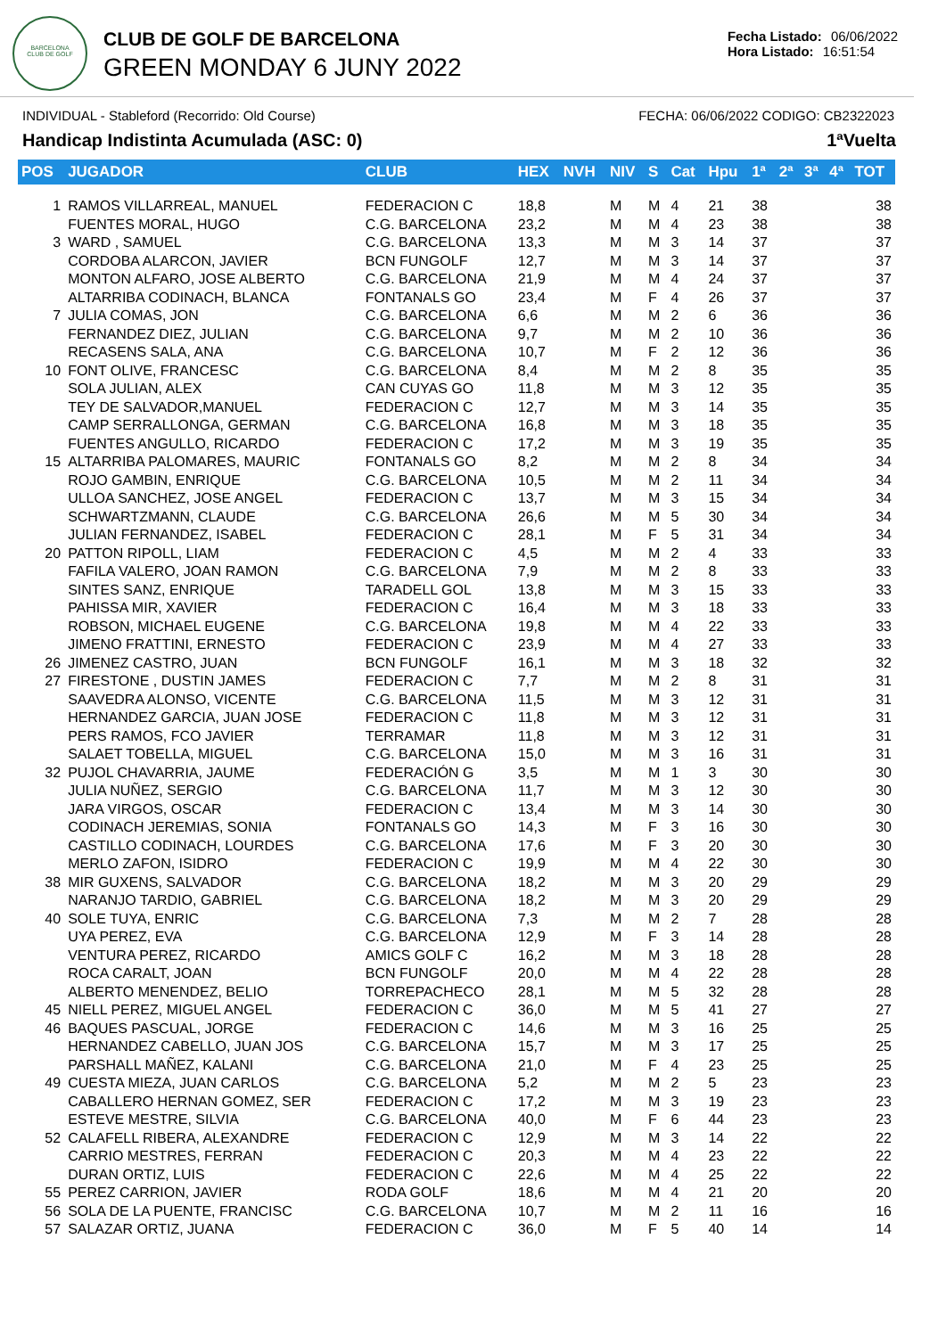BARCELONA
CLUB DE GOLF
CLUB DE GOLF DE BARCELONA
GREEN MONDAY 6 JUNY 2022
Fecha Listado: 06/06/2022
Hora Listado: 16:51:54
INDIVIDUAL - Stableford (Recorrido: Old Course) FECHA: 06/06/2022 CODIGO: CB2322023
Handicap Indistinta Acumulada (ASC: 0) 1ªVuelta
| POS | JUGADOR | CLUB | HEX | NVH | NIV | S | Cat | Hpu | 1ª | 2ª | 3ª | 4ª | TOT |
| --- | --- | --- | --- | --- | --- | --- | --- | --- | --- | --- | --- | --- | --- |
| 1 | RAMOS VILLARREAL, MANUEL | FEDERACION C | 18,8 | | M | M | 4 | 21 | 38 | | | | 38 |
| | FUENTES MORAL, HUGO | C.G. BARCELONA | 23,2 | | M | M | 4 | 23 | 38 | | | | 38 |
| 3 | WARD , SAMUEL | C.G. BARCELONA | 13,3 | | M | M | 3 | 14 | 37 | | | | 37 |
| | CORDOBA ALARCON, JAVIER | BCN FUNGOLF | 12,7 | | M | M | 3 | 14 | 37 | | | | 37 |
| | MONTON ALFARO, JOSE ALBERTO | C.G. BARCELONA | 21,9 | | M | M | 4 | 24 | 37 | | | | 37 |
| | ALTARRIBA CODINACH, BLANCA | FONTANALS GO | 23,4 | | M | F | 4 | 26 | 37 | | | | 37 |
| 7 | JULIA COMAS, JON | C.G. BARCELONA | 6,6 | | M | M | 2 | 6 | 36 | | | | 36 |
| | FERNANDEZ DIEZ, JULIAN | C.G. BARCELONA | 9,7 | | M | M | 2 | 10 | 36 | | | | 36 |
| | RECASENS SALA, ANA | C.G. BARCELONA | 10,7 | | M | F | 2 | 12 | 36 | | | | 36 |
| 10 | FONT OLIVE, FRANCESC | C.G. BARCELONA | 8,4 | | M | M | 2 | 8 | 35 | | | | 35 |
| | SOLA JULIAN, ALEX | CAN CUYAS GO | 11,8 | | M | M | 3 | 12 | 35 | | | | 35 |
| | TEY DE SALVADOR,MANUEL | FEDERACION C | 12,7 | | M | M | 3 | 14 | 35 | | | | 35 |
| | CAMP SERRALLONGA, GERMAN | C.G. BARCELONA | 16,8 | | M | M | 3 | 18 | 35 | | | | 35 |
| | FUENTES ANGULLO, RICARDO | FEDERACION C | 17,2 | | M | M | 3 | 19 | 35 | | | | 35 |
| 15 | ALTARRIBA PALOMARES, MAURIC | FONTANALS GO | 8,2 | | M | M | 2 | 8 | 34 | | | | 34 |
| | ROJO GAMBIN, ENRIQUE | C.G. BARCELONA | 10,5 | | M | M | 2 | 11 | 34 | | | | 34 |
| | ULLOA SANCHEZ, JOSE ANGEL | FEDERACION C | 13,7 | | M | M | 3 | 15 | 34 | | | | 34 |
| | SCHWARTZMANN, CLAUDE | C.G. BARCELONA | 26,6 | | M | M | 5 | 30 | 34 | | | | 34 |
| | JULIAN FERNANDEZ, ISABEL | FEDERACION C | 28,1 | | M | F | 5 | 31 | 34 | | | | 34 |
| 20 | PATTON RIPOLL, LIAM | FEDERACION C | 4,5 | | M | M | 2 | 4 | 33 | | | | 33 |
| | FAFILA VALERO, JOAN RAMON | C.G. BARCELONA | 7,9 | | M | M | 2 | 8 | 33 | | | | 33 |
| | SINTES SANZ, ENRIQUE | TARADELL GOL | 13,8 | | M | M | 3 | 15 | 33 | | | | 33 |
| | PAHISSA MIR, XAVIER | FEDERACION C | 16,4 | | M | M | 3 | 18 | 33 | | | | 33 |
| | ROBSON, MICHAEL EUGENE | C.G. BARCELONA | 19,8 | | M | M | 4 | 22 | 33 | | | | 33 |
| | JIMENO FRATTINI, ERNESTO | FEDERACION C | 23,9 | | M | M | 4 | 27 | 33 | | | | 33 |
| 26 | JIMENEZ CASTRO, JUAN | BCN FUNGOLF | 16,1 | | M | M | 3 | 18 | 32 | | | | 32 |
| 27 | FIRESTONE , DUSTIN JAMES | FEDERACION C | 7,7 | | M | M | 2 | 8 | 31 | | | | 31 |
| | SAAVEDRA ALONSO, VICENTE | C.G. BARCELONA | 11,5 | | M | M | 3 | 12 | 31 | | | | 31 |
| | HERNANDEZ GARCIA, JUAN JOSE | FEDERACION C | 11,8 | | M | M | 3 | 12 | 31 | | | | 31 |
| | PERS RAMOS, FCO JAVIER | TERRAMAR | 11,8 | | M | M | 3 | 12 | 31 | | | | 31 |
| | SALAET TOBELLA, MIGUEL | C.G. BARCELONA | 15,0 | | M | M | 3 | 16 | 31 | | | | 31 |
| 32 | PUJOL CHAVARRIA, JAUME | FEDERACIÓN G | 3,5 | | M | M | 1 | 3 | 30 | | | | 30 |
| | JULIA NUÑEZ, SERGIO | C.G. BARCELONA | 11,7 | | M | M | 3 | 12 | 30 | | | | 30 |
| | JARA VIRGOS, OSCAR | FEDERACION C | 13,4 | | M | M | 3 | 14 | 30 | | | | 30 |
| | CODINACH JEREMIAS, SONIA | FONTANALS GO | 14,3 | | M | F | 3 | 16 | 30 | | | | 30 |
| | CASTILLO CODINACH, LOURDES | C.G. BARCELONA | 17,6 | | M | F | 3 | 20 | 30 | | | | 30 |
| | MERLO ZAFON, ISIDRO | FEDERACION C | 19,9 | | M | M | 4 | 22 | 30 | | | | 30 |
| 38 | MIR GUXENS, SALVADOR | C.G. BARCELONA | 18,2 | | M | M | 3 | 20 | 29 | | | | 29 |
| | NARANJO TARDIO, GABRIEL | C.G. BARCELONA | 18,2 | | M | M | 3 | 20 | 29 | | | | 29 |
| 40 | SOLE TUYA, ENRIC | C.G. BARCELONA | 7,3 | | M | M | 2 | 7 | 28 | | | | 28 |
| | UYA PEREZ, EVA | C.G. BARCELONA | 12,9 | | M | F | 3 | 14 | 28 | | | | 28 |
| | VENTURA PEREZ, RICARDO | AMICS GOLF C | 16,2 | | M | M | 3 | 18 | 28 | | | | 28 |
| | ROCA CARALT, JOAN | BCN FUNGOLF | 20,0 | | M | M | 4 | 22 | 28 | | | | 28 |
| | ALBERTO MENENDEZ, BELIO | TORREPACHECO | 28,1 | | M | M | 5 | 32 | 28 | | | | 28 |
| 45 | NIELL PEREZ, MIGUEL ANGEL | FEDERACION C | 36,0 | | M | M | 5 | 41 | 27 | | | | 27 |
| 46 | BAQUES PASCUAL, JORGE | FEDERACION C | 14,6 | | M | M | 3 | 16 | 25 | | | | 25 |
| | HERNANDEZ CABELLO, JUAN JOS | C.G. BARCELONA | 15,7 | | M | M | 3 | 17 | 25 | | | | 25 |
| | PARSHALL MAÑEZ, KALANI | C.G. BARCELONA | 21,0 | | M | F | 4 | 23 | 25 | | | | 25 |
| 49 | CUESTA MIEZA, JUAN CARLOS | C.G. BARCELONA | 5,2 | | M | M | 2 | 5 | 23 | | | | 23 |
| | CABALLERO HERNAN GOMEZ, SER | FEDERACION C | 17,2 | | M | M | 3 | 19 | 23 | | | | 23 |
| | ESTEVE MESTRE, SILVIA | C.G. BARCELONA | 40,0 | | M | F | 6 | 44 | 23 | | | | 23 |
| 52 | CALAFELL RIBERA, ALEXANDRE | FEDERACION C | 12,9 | | M | M | 3 | 14 | 22 | | | | 22 |
| | CARRIO MESTRES, FERRAN | FEDERACION C | 20,3 | | M | M | 4 | 23 | 22 | | | | 22 |
| | DURAN ORTIZ, LUIS | FEDERACION C | 22,6 | | M | M | 4 | 25 | 22 | | | | 22 |
| 55 | PEREZ CARRION, JAVIER | RODA GOLF | 18,6 | | M | M | 4 | 21 | 20 | | | | 20 |
| 56 | SOLA DE LA PUENTE, FRANCISC | C.G. BARCELONA | 10,7 | | M | M | 2 | 11 | 16 | | | | 16 |
| 57 | SALAZAR ORTIZ, JUANA | FEDERACION C | 36,0 | | M | F | 5 | 40 | 14 | | | | 14 |